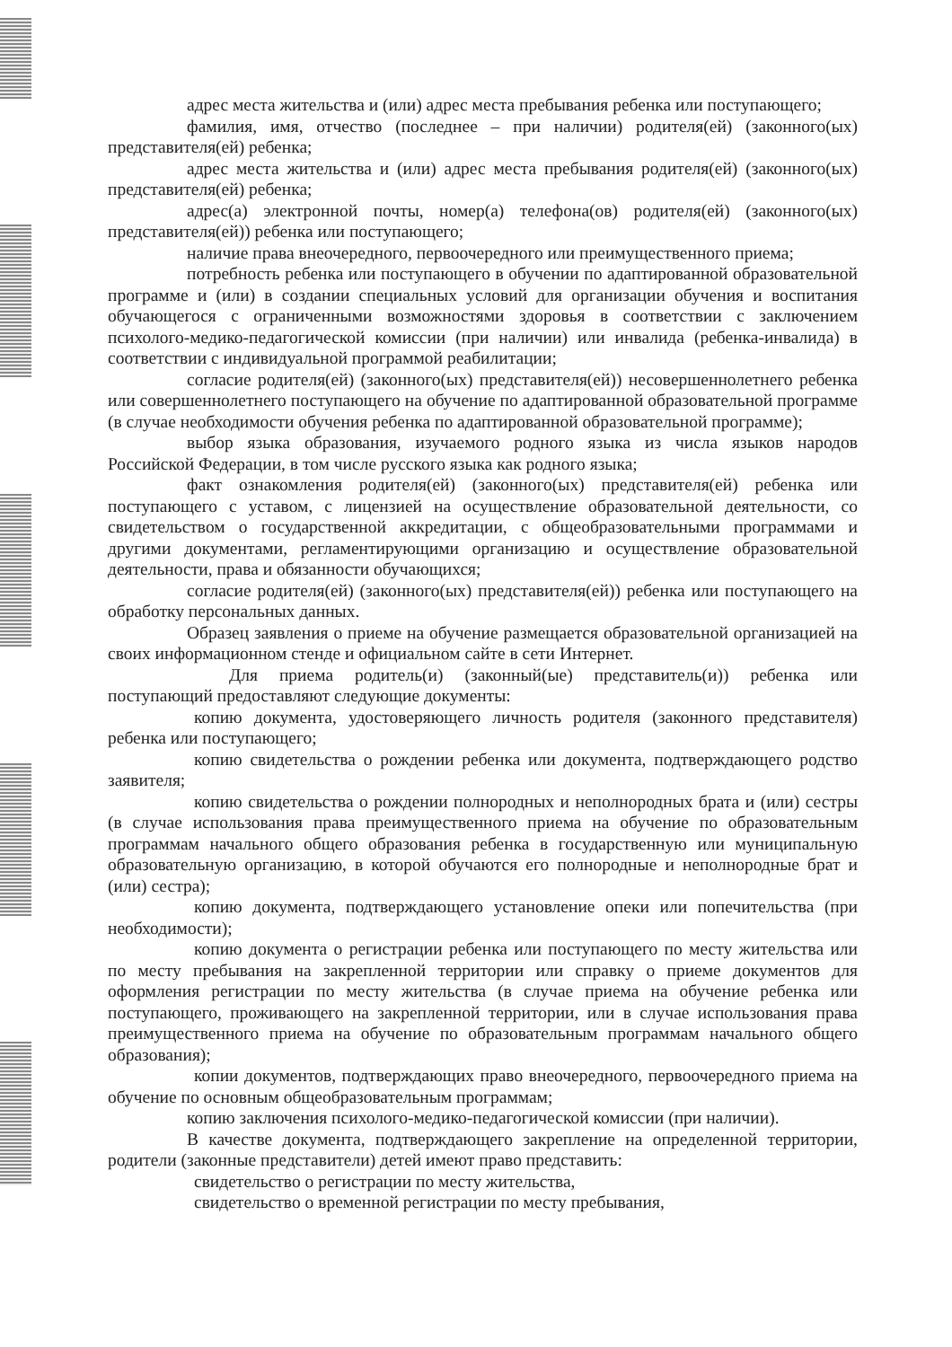адрес места жительства и (или) адрес места пребывания ребенка или поступающего;
фамилия, имя, отчество (последнее – при наличии) родителя(ей) (законного(ых) представителя(ей) ребенка;
адрес места жительства и (или) адрес места пребывания родителя(ей) (законного(ых) представителя(ей) ребенка;
адрес(а) электронной почты, номер(а) телефона(ов) родителя(ей) (законного(ых) представителя(ей)) ребенка или поступающего;
наличие права внеочередного, первоочередного или преимущественного приема;
потребность ребенка или поступающего в обучении по адаптированной образовательной программе и (или) в создании специальных условий для организации обучения и воспитания обучающегося с ограниченными возможностями здоровья в соответствии с заключением психолого-медико-педагогической комиссии (при наличии) или инвалида (ребенка-инвалида) в соответствии с индивидуальной программой реабилитации;
согласие родителя(ей) (законного(ых) представителя(ей)) несовершеннолетнего ребенка или совершеннолетнего поступающего на обучение по адаптированной образовательной программе (в случае необходимости обучения ребенка по адаптированной образовательной программе);
выбор языка образования, изучаемого родного языка из числа языков народов Российской Федерации, в том числе русского языка как родного языка;
факт ознакомления родителя(ей) (законного(ых) представителя(ей) ребенка или поступающего с уставом, с лицензией на осуществление образовательной деятельности, со свидетельством о государственной аккредитации, с общеобразовательными программами и другими документами, регламентирующими организацию и осуществление образовательной деятельности, права и обязанности обучающихся;
согласие родителя(ей) (законного(ых) представителя(ей)) ребенка или поступающего на обработку персональных данных.
Образец заявления о приеме на обучение размещается образовательной организацией на своих информационном стенде и официальном сайте в сети Интернет.
Для приема родитель(и) (законный(ые) представитель(и)) ребенка или поступающий предоставляют следующие документы:
копию документа, удостоверяющего личность родителя (законного представителя) ребенка или поступающего;
копию свидетельства о рождении ребенка или документа, подтверждающего родство заявителя;
копию свидетельства о рождении полнородных и неполнородных брата и (или) сестры (в случае использования права преимущественного приема на обучение по образовательным программам начального общего образования ребенка в государственную или муниципальную образовательную организацию, в которой обучаются его полнородные и неполнородные брат и (или) сестра);
копию документа, подтверждающего установление опеки или попечительства (при необходимости);
копию документа о регистрации ребенка или поступающего по месту жительства или по месту пребывания на закрепленной территории или справку о приеме документов для оформления регистрации по месту жительства (в случае приема на обучение ребенка или поступающего, проживающего на закрепленной территории, или в случае использования права преимущественного приема на обучение по образовательным программам начального общего образования);
копии документов, подтверждающих право внеочередного, первоочередного приема на обучение по основным общеобразовательным программам;
копию заключения психолого-медико-педагогической комиссии (при наличии).
В качестве документа, подтверждающего закрепление на определенной территории, родители (законные представители) детей имеют право представить:
свидетельство о регистрации по месту жительства,
свидетельство о временной регистрации по месту пребывания,